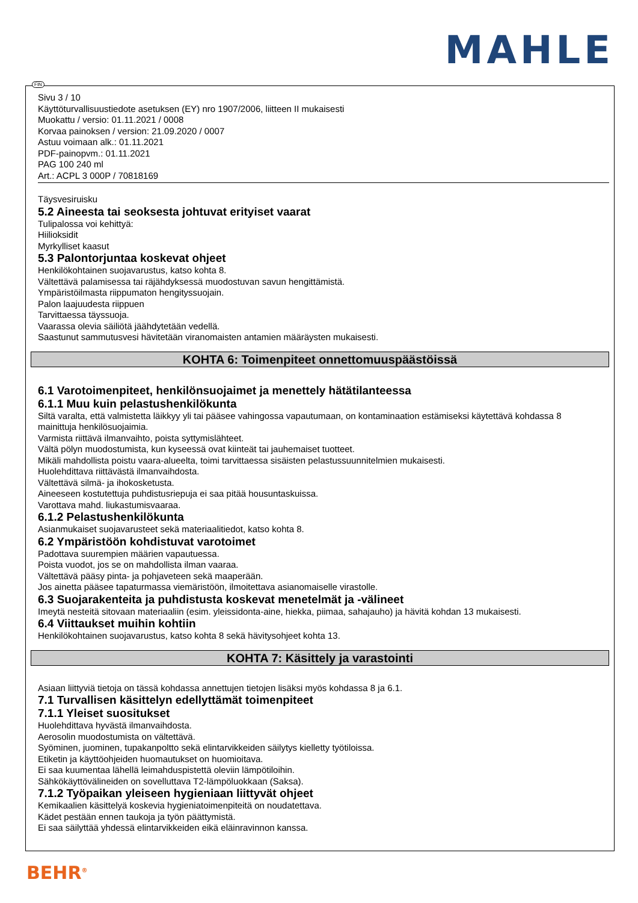MAHLE
FIN
Sivu 3 / 10
Käyttöturvallisuustiedote asetuksen (EY) nro 1907/2006, liitteen II mukaisesti
Muokattu / versio: 01.11.2021 / 0008
Korvaa painoksen / version: 21.09.2020 / 0007
Astuu voimaan alk.: 01.11.2021
PDF-painopvm.: 01.11.2021
PAG 100 240 ml
Art.: ACPL 3 000P / 70818169
Täysvesiruisku
5.2 Aineesta tai seoksesta johtuvat erityiset vaarat
Tulipalossa voi kehittyä:
Hiilioksidit
Myrkylliset kaasut
5.3 Palontorjuntaa koskevat ohjeet
Henkilökohtainen suojavarustus, katso kohta 8.
Vältettävä palamisessa tai räjähdyksessä muodostuvan savun hengittämistä.
Ympäristöilmasta riippumaton hengityssuojain.
Palon laajuudesta riippuen
Tarvittaessa täyssuoja.
Vaarassa olevia säiliötä jäähdytetään vedellä.
Saastunut sammutusvesi hävitetään viranomaisten antamien määräysten mukaisesti.
KOHTA 6: Toimenpiteet onnettomuuspäästöissä
6.1 Varotoimenpiteet, henkilönsuojaimet ja menettely hätätilanteessa
6.1.1 Muu kuin pelastushenkilökunta
Siltä varalta, että valmistetta läikkyy yli tai pääsee vahingossa vapautumaan, on kontaminaation estämiseksi käytettävä kohdassa 8 mainittuja henkilösuojaimia.
Varmista riittävä ilmanvaihto, poista syttymislähteet.
Vältä pölyn muodostumista, kun kyseessä ovat kiinteät tai jauhemaiset tuotteet.
Mikäli mahdollista poistu vaara-alueelta, toimi tarvittaessa sisäisten pelastussuunnitelmien mukaisesti.
Huolehdittava riittävästä ilmanvaihdosta.
Vältettävä silmä- ja ihokosketusta.
Aineeseen kostutettuja puhdistusriepuja ei saa pitää housuntaskuissa.
Varottava mahd. liukastumisvaaraa.
6.1.2 Pelastushenkilökunta
Asianmukaiset suojavarusteet sekä materiaalitiedot, katso kohta 8.
6.2 Ympäristöön kohdistuvat varotoimet
Padottava suurempien määrien vapautuessa.
Poista vuodot, jos se on mahdollista ilman vaaraa.
Vältettävä pääsy pinta- ja pohjaveteen sekä maaperään.
Jos ainetta pääsee tapaturmassa viemäristöön, ilmoitettava asianomaiselle virastolle.
6.3 Suojarakenteita ja puhdistusta koskevat menetelmät ja -välineet
Imeytä nesteitä sitovaan materiaaliin (esim. yleissidonta-aine, hiekka, piimaa, sahajauho) ja hävitä kohdan 13 mukaisesti.
6.4 Viittaukset muihin kohtiin
Henkilökohtainen suojavarustus, katso kohta 8 sekä hävitysohjeet kohta 13.
KOHTA 7: Käsittely ja varastointi
Asiaan liittyviä tietoja on tässä kohdassa annettujen tietojen lisäksi myös kohdassa 8 ja 6.1.
7.1 Turvallisen käsittelyn edellyttämät toimenpiteet
7.1.1 Yleiset suositukset
Huolehdittava hyvästä ilmanvaihdosta.
Aerosolin muodostumista on vältettävä.
Syöminen, juominen, tupakanpoltto sekä elintarvikkeiden säilytys kielletty työtiloissa.
Etiketin ja käyttöohjeiden huomautukset on huomioitava.
Ei saa kuumentaa lähellä leimahduspistettä oleviin lämpötiloihin.
Sähkökäyttövälineiden on sovelluttava T2-lämpöluokkaan (Saksa).
7.1.2 Työpaikan yleiseen hygieniaan liittyvät ohjeet
Kemikaalien käsittelyä koskevia hygieniatoimenpiteitä on noudatettava.
Kädet pestään ennen taukoja ja työn päättymistä.
Ei saa säilyttää yhdessä elintarvikkeiden eikä eläinravinnon kanssa.
BEHR<sup>®</sup>